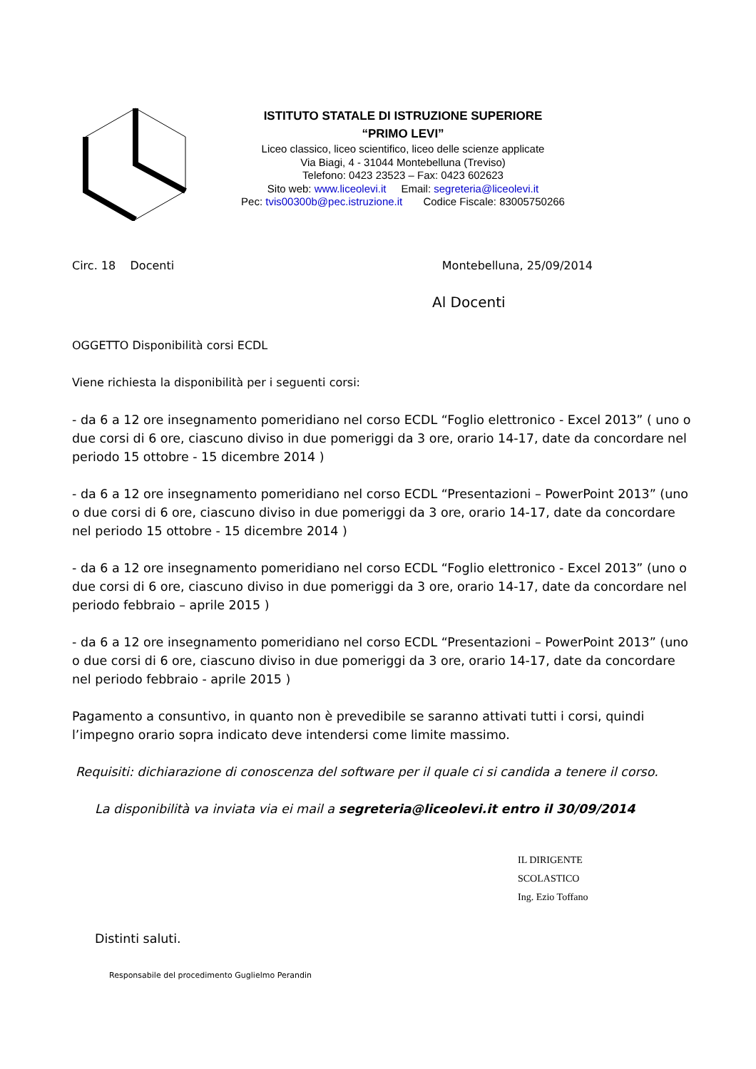ISTITUTO STATALE DI ISTRUZIONE SUPERIORE
“PRIMO LEVI”
Liceo classico, liceo scientifico, liceo delle scienze applicate
Via Biagi, 4 - 31044 Montebelluna (Treviso)
Telefono: 0423 23523 – Fax: 0423 602623
Sito web: www.liceolevi.it Email: segreteria@liceolevi.it
Pec: tvis00300b@pec.istruzione.it Codice Fiscale: 83005750266
Circ. 18 Docenti Montebelluna, 25/09/2014
Al Docenti
OGGETTO Disponibilità corsi ECDL
Viene richiesta la disponibilità per i seguenti corsi:
- da 6 a 12 ore insegnamento pomeridiano nel corso ECDL “Foglio elettronico - Excel 2013” ( uno o due corsi di 6 ore, ciascuno diviso in due pomeriggi da 3 ore, orario 14-17, date da concordare nel periodo 15 ottobre - 15 dicembre 2014 )
- da 6 a 12 ore insegnamento pomeridiano nel corso ECDL “Presentazioni – PowerPoint 2013” (uno o due corsi di 6 ore, ciascuno diviso in due pomeriggi da 3 ore, orario 14-17, date da concordare nel periodo 15 ottobre - 15 dicembre 2014 )
- da 6 a 12 ore insegnamento pomeridiano nel corso ECDL “Foglio elettronico - Excel 2013” (uno o due corsi di 6 ore, ciascuno diviso in due pomeriggi da 3 ore, orario 14-17, date da concordare nel periodo febbraio – aprile 2015 )
- da 6 a 12 ore insegnamento pomeridiano nel corso ECDL “Presentazioni – PowerPoint 2013” (uno o due corsi di 6 ore, ciascuno diviso in due pomeriggi da 3 ore, orario 14-17, date da concordare nel periodo febbraio - aprile 2015 )
Pagamento a consuntivo, in quanto non è prevedibile se saranno attivati tutti i corsi, quindi l’impegno orario sopra indicato deve intendersi come limite massimo.
Requisiti: dichiarazione di conoscenza del software per il quale ci si candida a tenere il corso.
La disponibilità va inviata via ei mail a segreteria@liceolevi.it entro il 30/09/2014
IL DIRIGENTE SCOLASTICO
Ing. Ezio Toffano
Distinti saluti.
Responsabile del procedimento Guglielmo Perandin